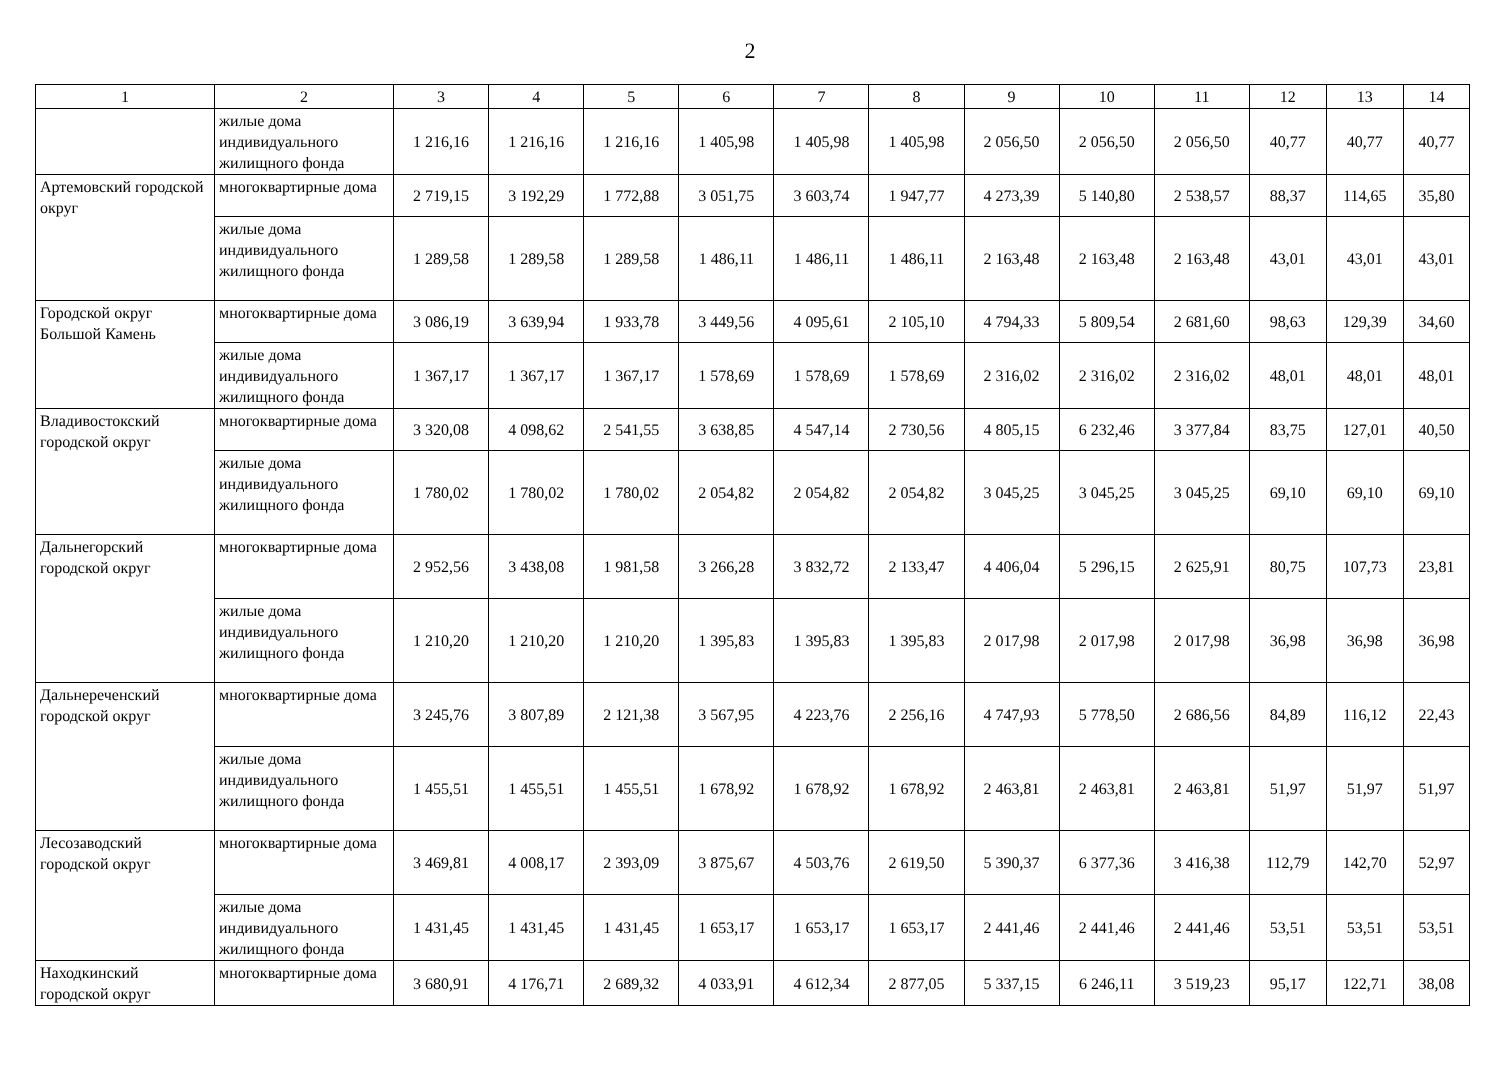2
| 1 | 2 | 3 | 4 | 5 | 6 | 7 | 8 | 9 | 10 | 11 | 12 | 13 | 14 |
| --- | --- | --- | --- | --- | --- | --- | --- | --- | --- | --- | --- | --- | --- |
| | жилые дома индивидуального жилищного фонда | 1 216,16 | 1 216,16 | 1 216,16 | 1 405,98 | 1 405,98 | 1 405,98 | 2 056,50 | 2 056,50 | 2 056,50 | 40,77 | 40,77 | 40,77 |
| Артемовский городской округ | многоквартирные дома | 2 719,15 | 3 192,29 | 1 772,88 | 3 051,75 | 3 603,74 | 1 947,77 | 4 273,39 | 5 140,80 | 2 538,57 | 88,37 | 114,65 | 35,80 |
| | жилые дома индивидуального жилищного фонда | 1 289,58 | 1 289,58 | 1 289,58 | 1 486,11 | 1 486,11 | 1 486,11 | 2 163,48 | 2 163,48 | 2 163,48 | 43,01 | 43,01 | 43,01 |
| Городской округ Большой Камень | многоквартирные дома | 3 086,19 | 3 639,94 | 1 933,78 | 3 449,56 | 4 095,61 | 2 105,10 | 4 794,33 | 5 809,54 | 2 681,60 | 98,63 | 129,39 | 34,60 |
| | жилые дома индивидуального жилищного фонда | 1 367,17 | 1 367,17 | 1 367,17 | 1 578,69 | 1 578,69 | 1 578,69 | 2 316,02 | 2 316,02 | 2 316,02 | 48,01 | 48,01 | 48,01 |
| Владивостокский городской округ | многоквартирные дома | 3 320,08 | 4 098,62 | 2 541,55 | 3 638,85 | 4 547,14 | 2 730,56 | 4 805,15 | 6 232,46 | 3 377,84 | 83,75 | 127,01 | 40,50 |
| | жилые дома индивидуального жилищного фонда | 1 780,02 | 1 780,02 | 1 780,02 | 2 054,82 | 2 054,82 | 2 054,82 | 3 045,25 | 3 045,25 | 3 045,25 | 69,10 | 69,10 | 69,10 |
| Дальнегорский городской округ | многоквартирные дома | 2 952,56 | 3 438,08 | 1 981,58 | 3 266,28 | 3 832,72 | 2 133,47 | 4 406,04 | 5 296,15 | 2 625,91 | 80,75 | 107,73 | 23,81 |
| | жилые дома индивидуального жилищного фонда | 1 210,20 | 1 210,20 | 1 210,20 | 1 395,83 | 1 395,83 | 1 395,83 | 2 017,98 | 2 017,98 | 2 017,98 | 36,98 | 36,98 | 36,98 |
| Дальнереченский городской округ | многоквартирные дома | 3 245,76 | 3 807,89 | 2 121,38 | 3 567,95 | 4 223,76 | 2 256,16 | 4 747,93 | 5 778,50 | 2 686,56 | 84,89 | 116,12 | 22,43 |
| | жилые дома индивидуального жилищного фонда | 1 455,51 | 1 455,51 | 1 455,51 | 1 678,92 | 1 678,92 | 1 678,92 | 2 463,81 | 2 463,81 | 2 463,81 | 51,97 | 51,97 | 51,97 |
| Лесозаводский городской округ | многоквартирные дома | 3 469,81 | 4 008,17 | 2 393,09 | 3 875,67 | 4 503,76 | 2 619,50 | 5 390,37 | 6 377,36 | 3 416,38 | 112,79 | 142,70 | 52,97 |
| | жилые дома индивидуального жилищного фонда | 1 431,45 | 1 431,45 | 1 431,45 | 1 653,17 | 1 653,17 | 1 653,17 | 2 441,46 | 2 441,46 | 2 441,46 | 53,51 | 53,51 | 53,51 |
| Находкинский городской округ | многоквартирные дома | 3 680,91 | 4 176,71 | 2 689,32 | 4 033,91 | 4 612,34 | 2 877,05 | 5 337,15 | 6 246,11 | 3 519,23 | 95,17 | 122,71 | 38,08 |